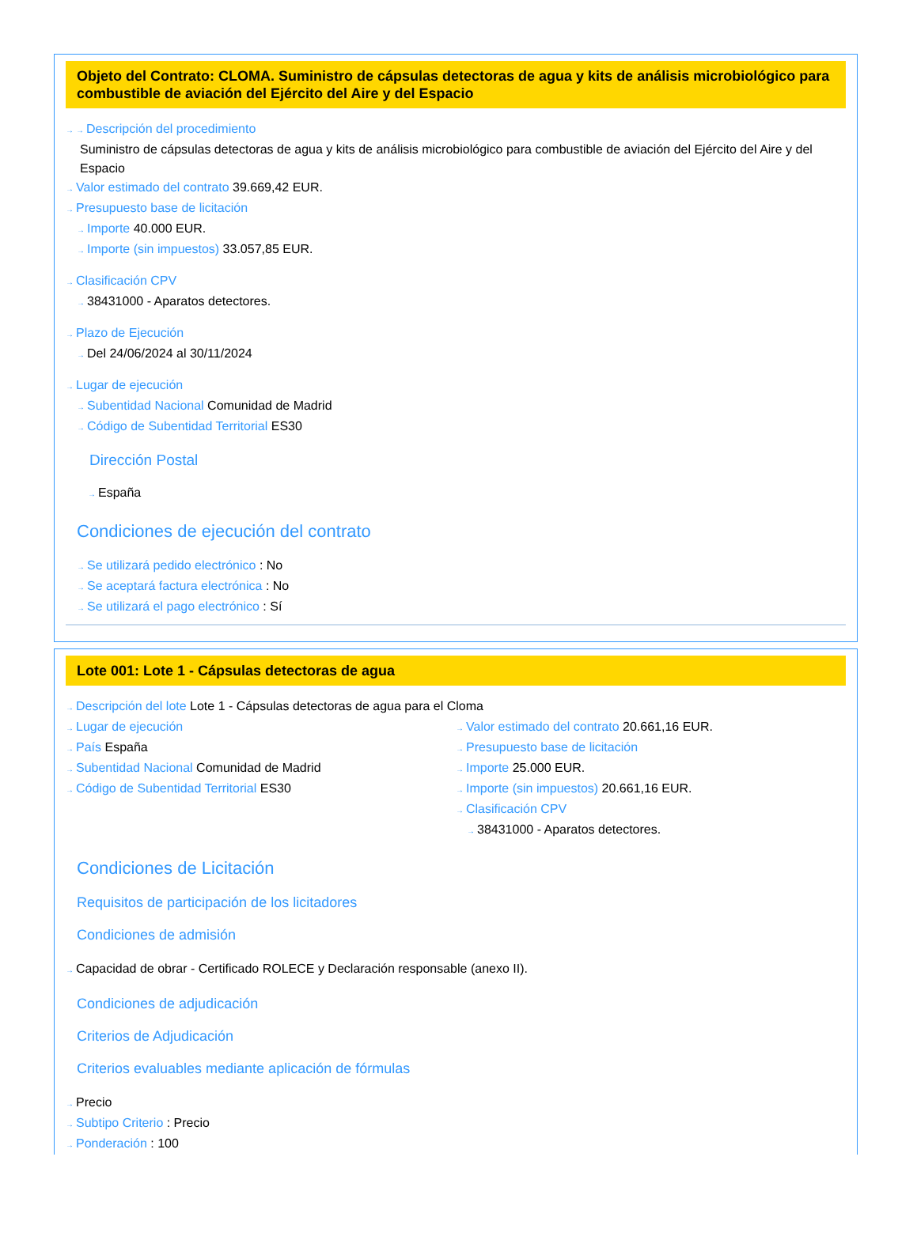Objeto del Contrato: CLOMA. Suministro de cápsulas detectoras de agua y kits de análisis microbiológico para combustible de aviación del Ejército del Aire y del Espacio
→ → Descripción del procedimiento
Suministro de cápsulas detectoras de agua y kits de análisis microbiológico para combustible de aviación del Ejército del Aire y del Espacio
→ Valor estimado del contrato 39.669,42 EUR.
→ Presupuesto base de licitación
→ Importe 40.000 EUR.
→ Importe (sin impuestos) 33.057,85 EUR.
→ Clasificación CPV
→ 38431000 - Aparatos detectores.
→ Plazo de Ejecución
→ Del 24/06/2024 al 30/11/2024
→ Lugar de ejecución
→ Subentidad Nacional Comunidad de Madrid
→ Código de Subentidad Territorial ES30
Dirección Postal
→ España
Condiciones de ejecución del contrato
→ Se utilizará pedido electrónico : No
→ Se aceptará factura electrónica : No
→ Se utilizará el pago electrónico : Sí
Lote 001: Lote 1 - Cápsulas detectoras de agua
→ Descripción del lote Lote 1 - Cápsulas detectoras de agua para el Cloma
→ Lugar de ejecución
→ País España
→ Subentidad Nacional Comunidad de Madrid
→ Código de Subentidad Territorial ES30
→ Valor estimado del contrato 20.661,16 EUR.
→ Presupuesto base de licitación
→ Importe 25.000 EUR.
→ Importe (sin impuestos) 20.661,16 EUR.
→ Clasificación CPV
→ 38431000 - Aparatos detectores.
Condiciones de Licitación
Requisitos de participación de los licitadores
Condiciones de admisión
→ Capacidad de obrar - Certificado ROLECE y Declaración responsable (anexo II).
Condiciones de adjudicación
Criterios de Adjudicación
Criterios evaluables mediante aplicación de fórmulas
→ Precio
→ Subtipo Criterio : Precio
→ Ponderación : 100